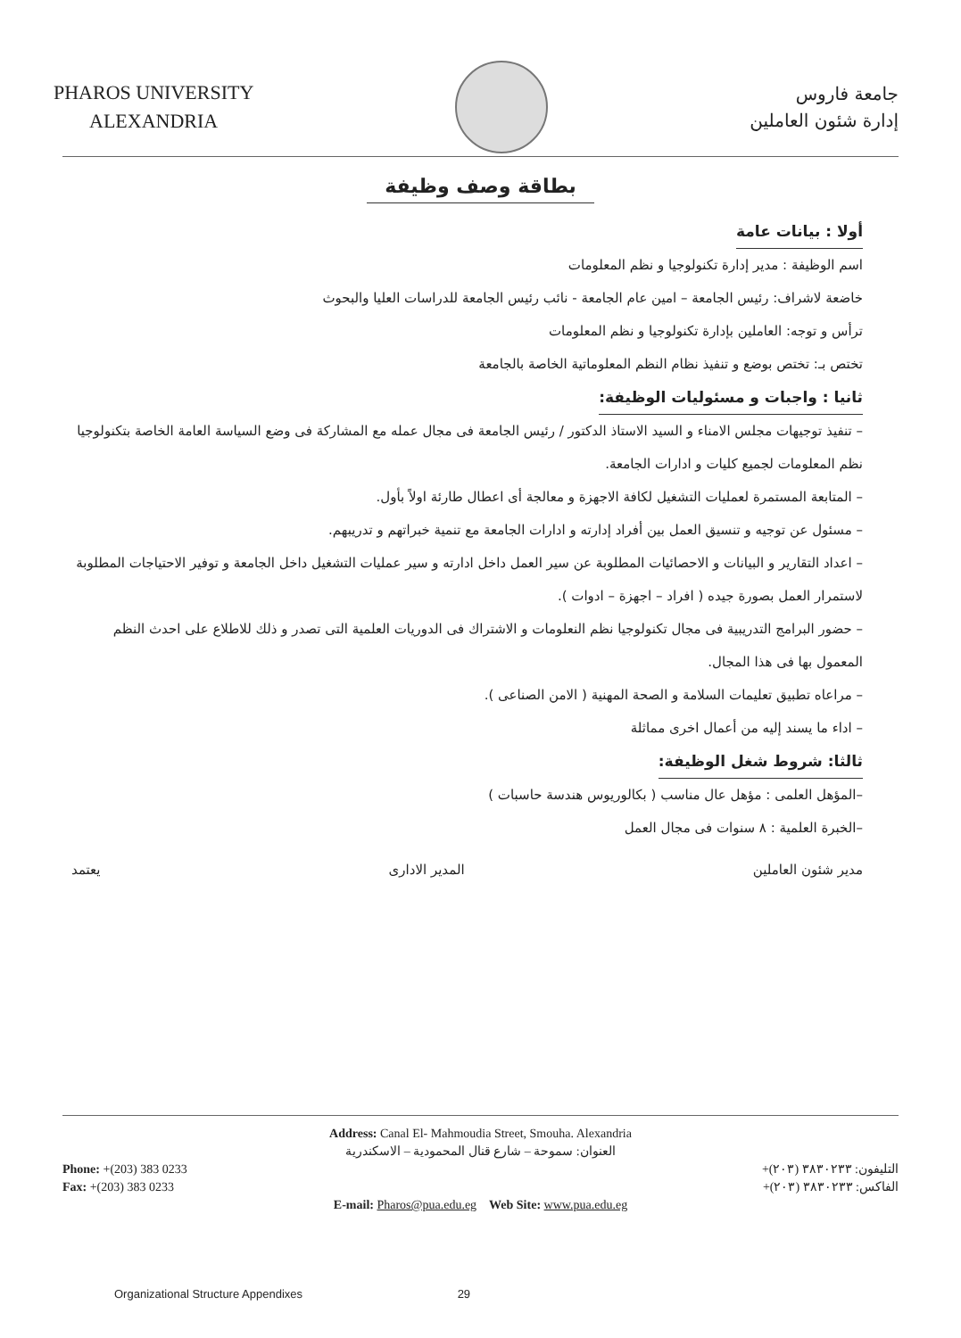PHAROS UNIVERSITY
ALEXANDRIA
جامعة فاروس
إدارة شئون العاملين
بطاقة وصف وظيفة
أولا : بيانات عامة
اسم الوظيفة : مدير إدارة تكنولوجيا و نظم المعلومات
خاضعة لاشراف: رئيس الجامعة – امين عام الجامعة - نائب رئيس الجامعة للدراسات العليا والبحوث
ترأس و توجه: العاملين بإدارة تكنولوجيا و نظم المعلومات
تختص بـ: تختص بوضع و تنفيذ نظام النظم المعلوماتية الخاصة بالجامعة
ثانيا : واجبات و مسئوليات الوظيفة:
– تنفيذ توجيهات مجلس الامناء و السيد الاستاذ الدكتور / رئيس الجامعة فى مجال عمله مع المشاركة فى وضع السياسة العامة الخاصة بتكنولوجيا نظم المعلومات لجميع كليات و ادارات الجامعة.
– المتابعة المستمرة لعمليات التشغيل لكافة الاجهزة و معالجة أى اعطال طارئة اولاً بأول.
– مسئول عن توجيه و تنسيق العمل بين أفراد إدارته و ادارات الجامعة مع تنمية خبراتهم و تدريبهم.
– اعداد التقارير و البيانات و الاحصائيات المطلوبة عن سير العمل داخل ادارته و سير عمليات التشغيل داخل الجامعة و توفير الاحتياجات المطلوبة لاستمرار العمل بصورة جيده ( افراد – اجهزة – ادوات ).
– حضور البرامج التدريبية فى مجال تكنولوجيا نظم النعلومات و الاشتراك فى الدوريات العلمية التى تصدر و ذلك للاطلاع على احدث النظم المعمول بها فى هذا المجال.
– مراعاه تطبيق تعليمات السلامة و الصحة المهنية ( الامن الصناعى ).
– اداء ما يسند إليه من أعمال اخرى مماثلة
ثالثا: شروط شغل الوظيفة:
–المؤهل العلمى : مؤهل عال مناسب ( بكالوريوس هندسة حاسبات )
–الخبرة العلمية : ٨ سنوات فى مجال العمل
مدير شئون العاملين المدير الادارى يعتمد
Address: Canal El- Mahmoudia Street, Smouha. Alexandria
العنوان: سموحة – شارع قنال المحمودية – الاسكندرية
Phone: +(203) 383 0233
Fax: +(203) 383 0233
التليفون: ٣٨٣٠٢٣٣ (٢٠٣)+
الفاكس: ٣٨٣٠٢٣٣ (٢٠٣)+
E-mail: Pharos@pua.edu.eg Web Site: www.pua.edu.eg
Organizational Structure Appendixes 29